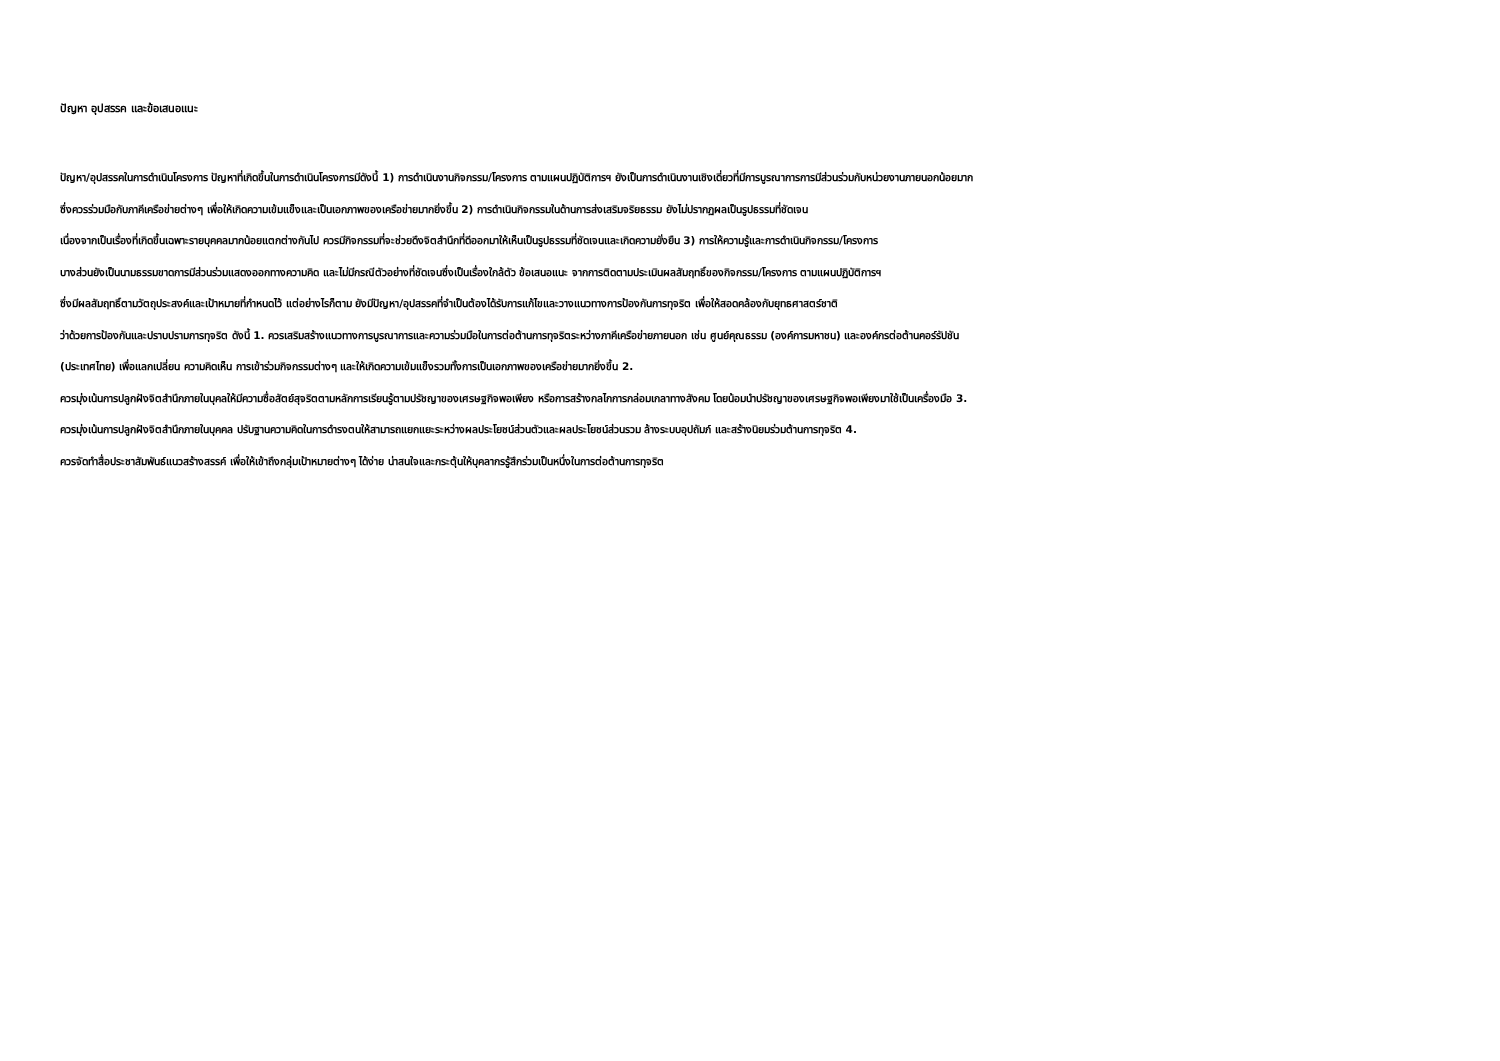ปัญหา อุปสรรค และข้อเสนอแนะ
ปัญหา/อุปสรรคในการดำเนินโครงการ ปัญหาที่เกิดขึ้นในการดำเนินโครงการมีดังนี้ 1) การดำเนินงานกิจกรรม/โครงการ ตามแผนปฏิบัติการฯ ยังเป็นการดำเนินงานเชิงเดี่ยวที่มีการบูรณาการการมีส่วนร่วมกับหน่วยงานภายนอกน้อยมาก
ซึ่งควรร่วมมือกับภาคีเครือข่ายต่างๆ เพื่อให้เกิดความเข้มแข็งและเป็นเอกภาพของเครือข่ายมากยิ่งขึ้น 2) การดำเนินกิจกรรมในด้านการส่งเสริมจริยธรรม ยังไม่ปรากฏผลเป็นรูปธรรมที่ชัดเจน
เนื่องจากเป็นเรื่องที่เกิดขึ้นเฉพาะรายบุคคลมากน้อยแตกต่างกันไป ควรมีกิจกรรมที่จะช่วยดึงจิตสำนึกที่ดีออกมาให้เห็นเป็นรูปธรรมที่ชัดเจนและเกิดความยั่งยืน 3) การให้ความรู้และการดำเนินกิจกรรม/โครงการ
บางส่วนยังเป็นนามธรรมขาดการมีส่วนร่วมแสดงออกทางความคิด และไม่มีกรณีตัวอย่างที่ชัดเจนซึ่งเป็นเรื่องใกล้ตัว ข้อเสนอแนะ จากการติดตามประเมินผลสัมฤทธิ์ของกิจกรรม/โครงการ ตามแผนปฏิบัติการฯ
ซึ่งมีผลสัมฤทธิ์ตามวัตถุประสงค์และเป้าหมายที่กำหนดไว้ แต่อย่างไรก็ตาม ยังมีปัญหา/อุปสรรคที่จำเป็นต้องได้รับการแก้ไขและวางแนวทางการป้องกันการทุจริต เพื่อให้สอดคล้องกับยุทธศาสตร์ชาติ
ว่าด้วยการป้องกันและปราบปรามการทุจริต ดังนี้ 1. ควรเสริมสร้างแนวทางการบูรณาการและความร่วมมือในการต่อต้านการทุจริตระหว่างภาคีเครือข่ายภายนอก เช่น ศูนย์คุณธรรม (องค์การมหาชน) และองค์กรต่อต้านคอร์รัปชัน
(ประเทศไทย) เพื่อแลกเปลี่ยน ความคิดเห็น การเข้าร่วมกิจกรรมต่างๆ และให้เกิดความเข้มแข็งรวมทั้งการเป็นเอกภาพของเครือข่ายมากยิ่งขึ้น 2.
ควรมุ่งเน้นการปลูกฝังจิตสำนึกภายในบุคลให้มีความซื่อสัตย์สุจริตตามหลักการเรียนรู้ตามปรัชญาของเศรษฐกิจพอเพียง หรือการสร้างกลไกการกล่อมเกลาทางสังคม โดยน้อมนำปรัชญาของเศรษฐกิจพอเพียงมาใช้เป็นเครื่องมือ 3.
ควรมุ่งเน้นการปลูกฝังจิตสำนึกภายในบุคคล ปรับฐานความคิดในการดำรงตนให้สามารถแยกแยะระหว่างผลประโยชน์ส่วนตัวและผลประโยชน์ส่วนรวม ล้างระบบอุปถัมภ์ และสร้างนิยมร่วมต้านการทุจริต 4.
ควรจัดทำสื่อประชาสัมพันธ์แนวสร้างสรรค์ เพื่อให้เข้าถึงกลุ่มเป้าหมายต่างๆ ได้ง่าย น่าสนใจและกระตุ้นให้บุคลากรรู้สึกร่วมเป็นหนึ่งในการต่อต้านการทุจริต